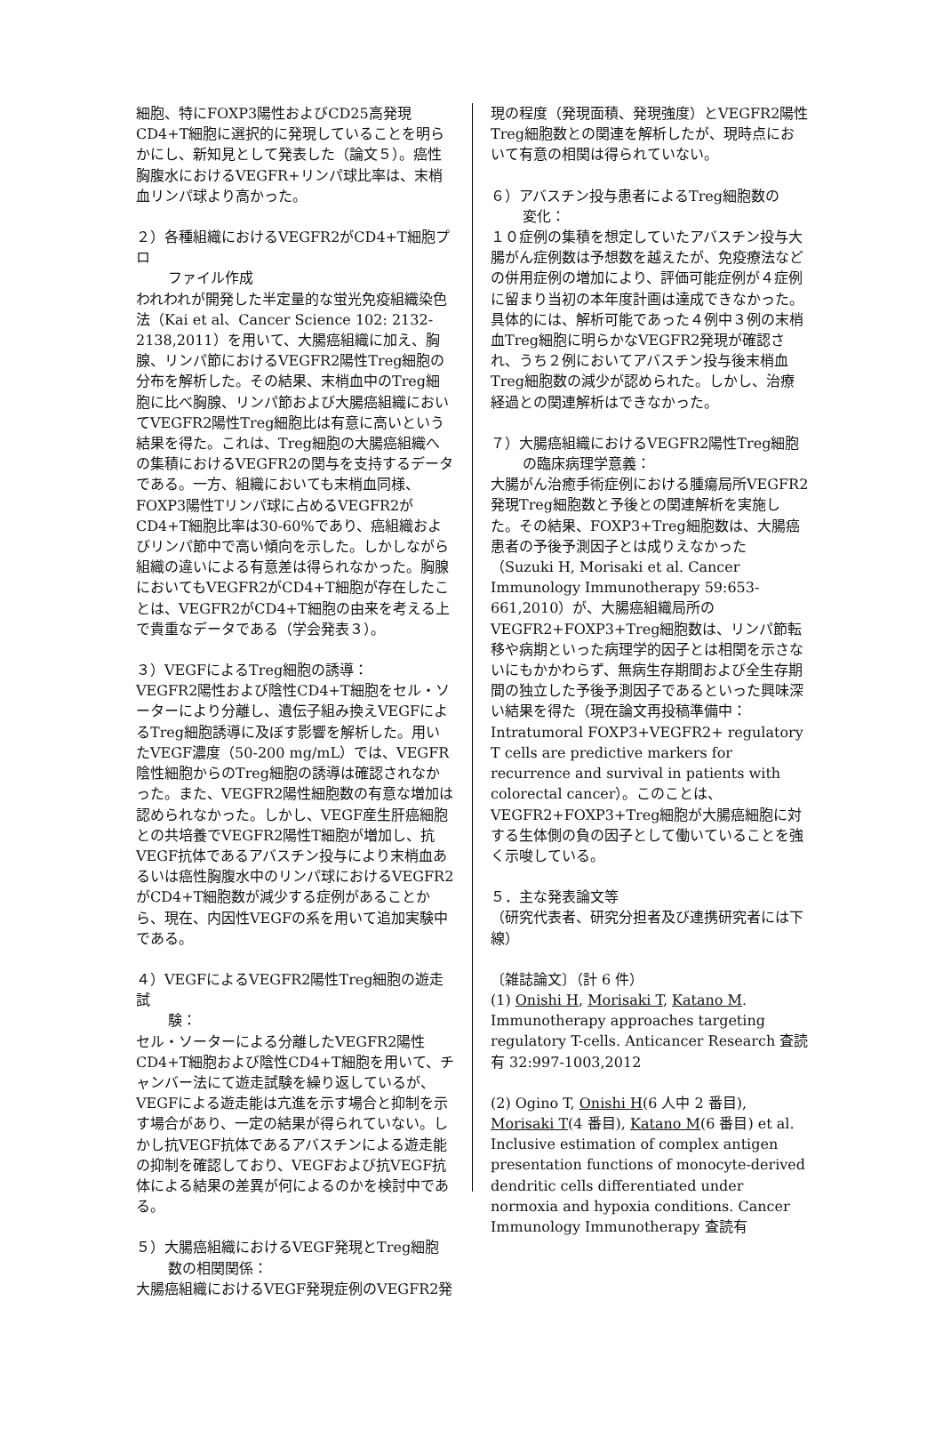細胞、特にFOXP3陽性およびCD25高発現CD4+T細胞に選択的に発現していることを明らかにし、新知見として発表した（論文５）。癌性胸腹水におけるVEGFR+リンパ球比率は、末梢血リンパ球より高かった。
２）各種組織におけるVEGFR2がCD4+T細胞プロ
ファイル作成
われわれが開発した半定量的な蛍光免疫組織染色法（Kai et al、Cancer Science 102: 2132-2138,2011）を用いて、大腸癌組織に加え、胸腺、リンパ節におけるVEGFR2陽性Treg細胞の分布を解析した。その結果、末梢血中のTreg細胞に比べ胸腺、リンパ節および大腸癌組織においてVEGFR2陽性Treg細胞比は有意に高いという結果を得た。これは、Treg細胞の大腸癌組織への集積におけるVEGFR2の関与を支持するデータである。一方、組織においても末梢血同様、FOXP3陽性Tリンパ球に占めるVEGFR2がCD4+T細胞比率は30-60%であり、癌組織およびリンパ節中で高い傾向を示した。しかしながら組織の違いによる有意差は得られなかった。胸腺においてもVEGFR2がCD4+T細胞が存在したことは、VEGFR2がCD4+T細胞の由来を考える上で貴重なデータである（学会発表３）。
３）VEGFによるTreg細胞の誘導：
VEGFR2陽性および陰性CD4+T細胞をセル・ソーターにより分離し、遺伝子組み換えVEGFによるTreg細胞誘導に及ぼす影響を解析した。用いたVEGF濃度（50-200 mg/mL）では、VEGFR陰性細胞からのTreg細胞の誘導は確認されなかった。また、VEGFR2陽性細胞数の有意な増加は認められなかった。しかし、VEGF産生肝癌細胞との共培養でVEGFR2陽性T細胞が増加し、抗VEGF抗体であるアバスチン投与により末梢血あるいは癌性胸腹水中のリンパ球におけるVEGFR2がCD4+T細胞数が減少する症例があることから、現在、内因性VEGFの系を用いて追加実験中である。
４）VEGFによるVEGFR2陽性Treg細胞の遊走試
験：
セル・ソーターによる分離したVEGFR2陽性CD4+T細胞および陰性CD4+T細胞を用いて、チャンバー法にて遊走試験を繰り返しているが、VEGFによる遊走能は亢進を示す場合と抑制を示す場合があり、一定の結果が得られていない。しかし抗VEGF抗体であるアバスチンによる遊走能の抑制を確認しており、VEGFおよび抗VEGF抗体による結果の差異が何によるのかを検討中である。
５）大腸癌組織におけるVEGF発現とTreg細胞
数の相関関係：
大腸癌組織におけるVEGF発現症例のVEGFR2発
現の程度（発現面積、発現強度）とVEGFR2陽性Treg細胞数との関連を解析したが、現時点において有意の相関は得られていない。
６）アバスチン投与患者によるTreg細胞数の
変化：
１０症例の集積を想定していたアバスチン投与大腸がん症例数は予想数を越えたが、免疫療法などの併用症例の増加により、評価可能症例が４症例に留まり当初の本年度計画は達成できなかった。具体的には、解析可能であった４例中３例の末梢血Treg細胞に明らかなVEGFR2発現が確認され、うち２例においてアバスチン投与後末梢血Treg細胞数の減少が認められた。しかし、治療経過との関連解析はできなかった。
７）大腸癌組織におけるVEGFR2陽性Treg細胞
の臨床病理学意義：
大腸がん治癒手術症例における腫瘍局所VEGFR2発現Treg細胞数と予後との関連解析を実施した。その結果、FOXP3+Treg細胞数は、大腸癌患者の予後予測因子とは成りえなかった（Suzuki H, Morisaki et al. Cancer Immunology Immunotherapy 59:653-661,2010）が、大腸癌組織局所のVEGFR2+FOXP3+Treg細胞数は、リンパ節転移や病期といった病理学的因子とは相関を示さないにもかかわらず、無病生存期間および全生存期間の独立した予後予測因子であるといった興味深い結果を得た（現在論文再投稿準備中：Intratumoral FOXP3+VEGFR2+ regulatory T cells are predictive markers for recurrence and survival in patients with colorectal cancer）。このことは、VEGFR2+FOXP3+Treg細胞が大腸癌細胞に対する生体側の負の因子として働いていることを強く示唆している。
５．主な発表論文等
（研究代表者、研究分担者及び連携研究者には下線）
〔雑誌論文〕（計 6 件）
(1) Onishi H, Morisaki T, Katano M. Immunotherapy approaches targeting regulatory T-cells. Anticancer Research 査読有 32:997-1003,2012
(2) Ogino T, Onishi H(6 人中 2 番目), Morisaki T(4 番目), Katano M(6 番目) et al. Inclusive estimation of complex antigen presentation functions of monocyte-derived dendritic cells differentiated under normoxia and hypoxia conditions. Cancer Immunology Immunotherapy 査読有